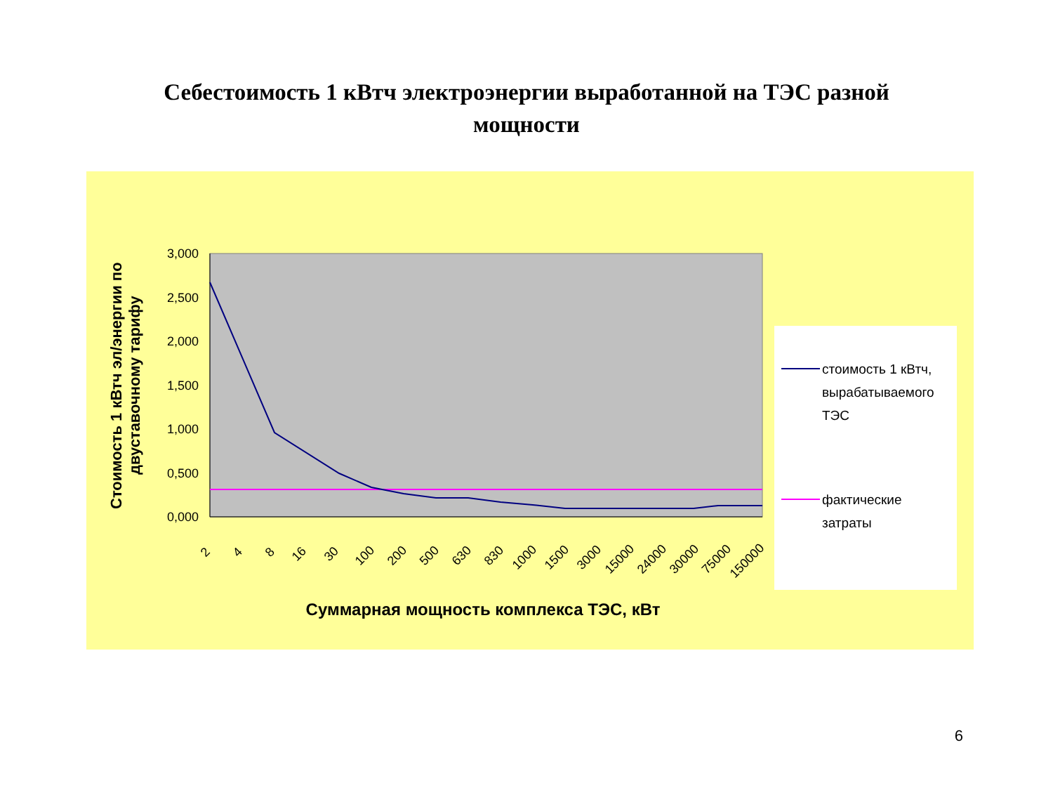Себестоимость 1 кВтч электроэнергии выработанной на ТЭС разной
мощности
Стоимость 1 кВтч эл/энергии по двуставочному тарифу
3,000
2,500
2,000
1,500
1,000
0,500
0,000
2
4
8
16
30
100
200
500
630
830
1000
1500
3000
15000
24000
30000
75000
150000
стоимость 1 кВтч,
вырабатываемого
ТЭС
фактические
затраты
Суммарная мощность комплекса ТЭС, кВт
6